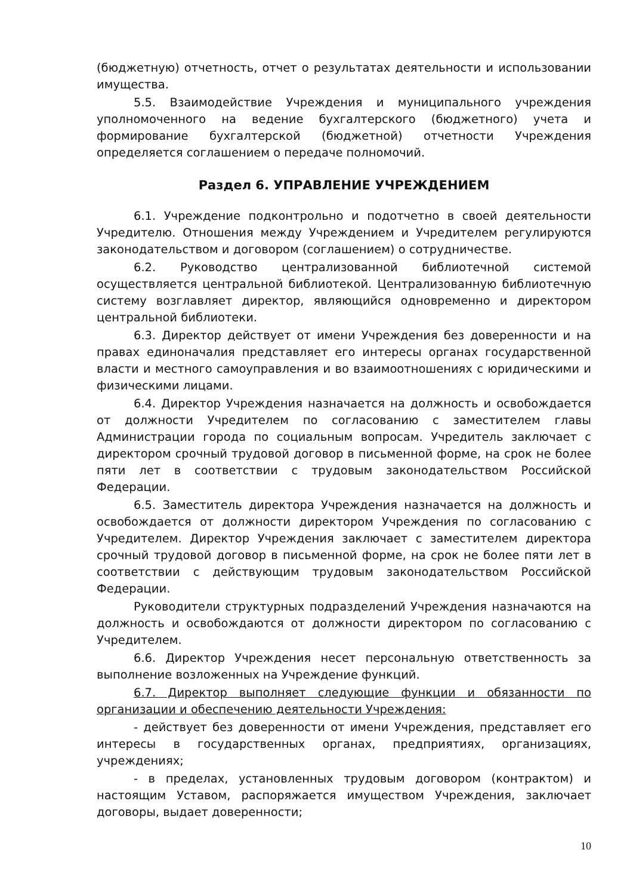(бюджетную) отчетность, отчет о результатах деятельности и использовании имущества.
5.5. Взаимодействие Учреждения и муниципального учреждения уполномоченного на ведение бухгалтерского (бюджетного) учета и формирование бухгалтерской (бюджетной) отчетности Учреждения определяется соглашением о передаче полномочий.
Раздел 6. УПРАВЛЕНИЕ УЧРЕЖДЕНИЕМ
6.1. Учреждение подконтрольно и подотчетно в своей деятельности Учредителю. Отношения между Учреждением и Учредителем регулируются законодательством и договором (соглашением) о сотрудничестве.
6.2. Руководство централизованной библиотечной системой осуществляется центральной библиотекой. Централизованную библиотечную систему возглавляет директор, являющийся одновременно и директором центральной библиотеки.
6.3. Директор действует от имени Учреждения без доверенности и на правах единоначалия представляет его интересы органах государственной власти и местного самоуправления и во взаимоотношениях с юридическими и физическими лицами.
6.4. Директор Учреждения назначается на должность и освобождается от должности Учредителем по согласованию с заместителем главы Администрации города по социальным вопросам. Учредитель заключает с директором срочный трудовой договор в письменной форме, на срок не более пяти лет в соответствии с трудовым законодательством Российской Федерации.
6.5. Заместитель директора Учреждения назначается на должность и освобождается от должности директором Учреждения по согласованию с Учредителем. Директор Учреждения заключает с заместителем директора срочный трудовой договор в письменной форме, на срок не более пяти лет в соответствии с действующим трудовым законодательством Российской Федерации.
Руководители структурных подразделений Учреждения назначаются на должность и освобождаются от должности директором по согласованию с Учредителем.
6.6. Директор Учреждения несет персональную ответственность за выполнение возложенных на Учреждение функций.
6.7. Директор выполняет следующие функции и обязанности по организации и обеспечению деятельности Учреждения:
- действует без доверенности от имени Учреждения, представляет его интересы в государственных органах, предприятиях, организациях, учреждениях;
- в пределах, установленных трудовым договором (контрактом) и настоящим Уставом, распоряжается имуществом Учреждения, заключает договоры, выдает доверенности;
10